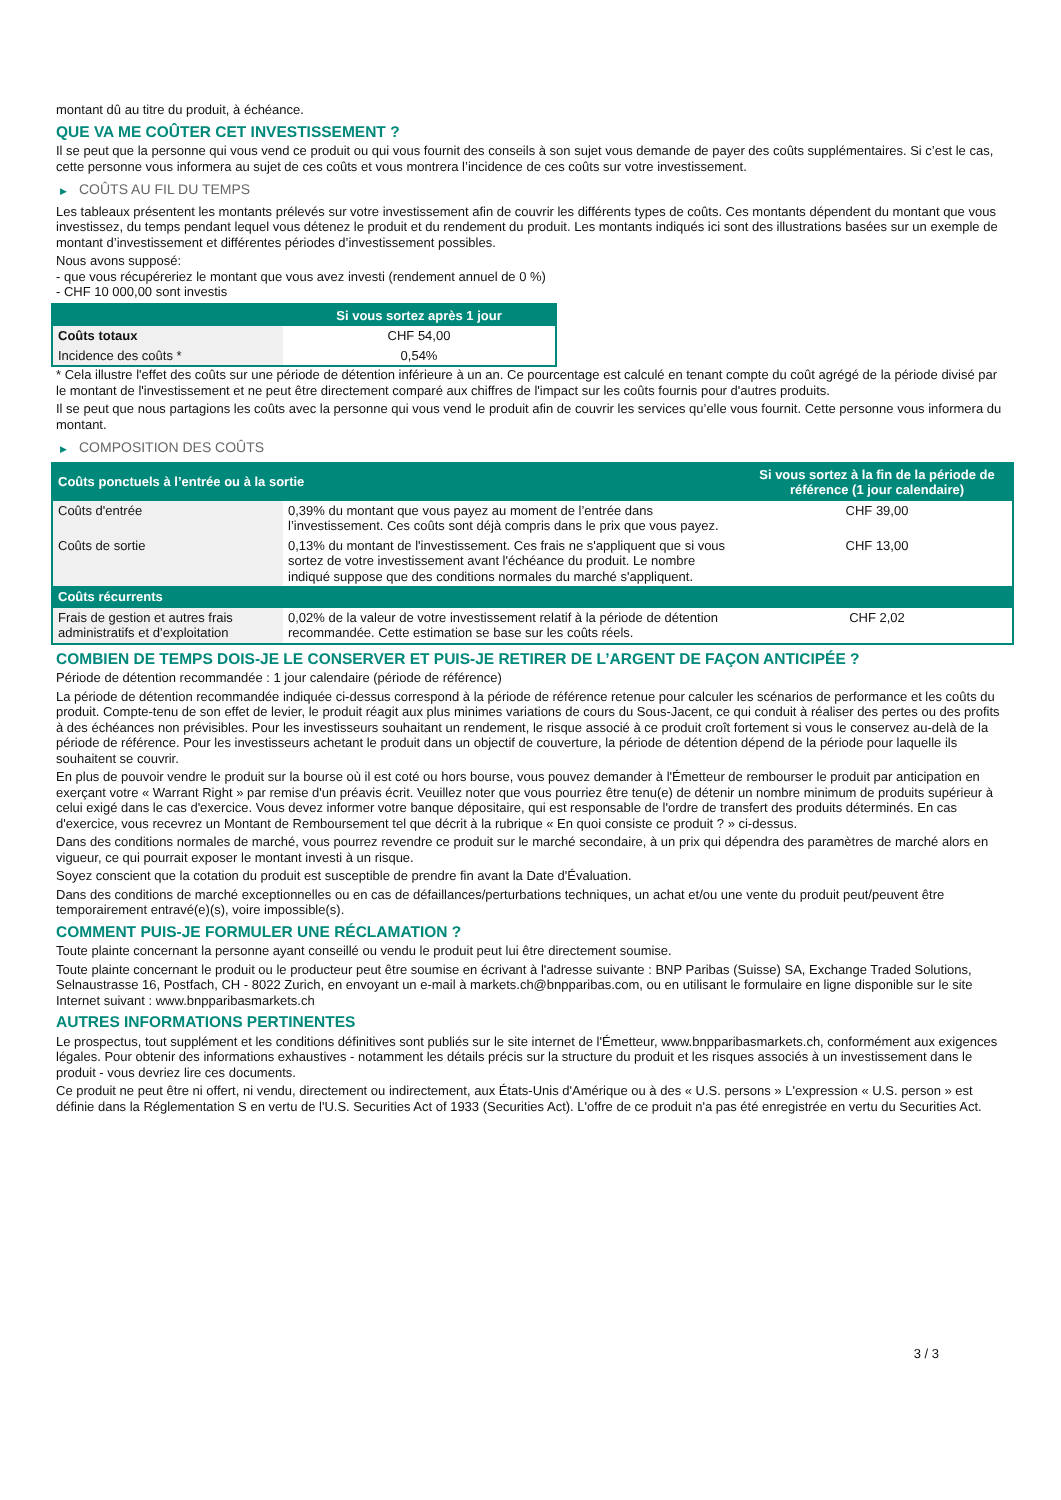montant dû au titre du produit, à échéance.
QUE VA ME COÛTER CET INVESTISSEMENT ?
Il se peut que la personne qui vous vend ce produit ou qui vous fournit des conseils à son sujet vous demande de payer des coûts supplémentaires. Si c’est le cas, cette personne vous informera au sujet de ces coûts et vous montrera l’incidence de ces coûts sur votre investissement.
▶ COÛTS AU FIL DU TEMPS
Les tableaux présentent les montants prélevés sur votre investissement afin de couvrir les différents types de coûts. Ces montants dépendent du montant que vous investissez, du temps pendant lequel vous détenez le produit et du rendement du produit. Les montants indiqués ici sont des illustrations basées sur un exemple de montant d’investissement et différentes périodes d’investissement possibles.
Nous avons supposé:
- que vous récupéreriez le montant que vous avez investi (rendement annuel de 0 %)
- CHF 10 000,00 sont investis
| | Si vous sortez après 1 jour |
| --- | --- |
| Coûts totaux | CHF 54,00 |
| Incidence des coûts * | 0,54% |
* Cela illustre l'effet des coûts sur une période de détention inférieure à un an. Ce pourcentage est calculé en tenant compte du coût agrégé de la période divisé par le montant de l'investissement et ne peut être directement comparé aux chiffres de l'impact sur les coûts fournis pour d'autres produits.
Il se peut que nous partagions les coûts avec la personne qui vous vend le produit afin de couvrir les services qu’elle vous fournit. Cette personne vous informera du montant.
▶ COMPOSITION DES COÛTS
| Coûts ponctuels à l’entrée ou à la sortie | | Si vous sortez à la fin de la période de référence (1 jour calendaire) |
| --- | --- | --- |
| Coûts d'entrée | 0,39% du montant que vous payez au moment de l’entrée dans l’investissement. Ces coûts sont déjà compris dans le prix que vous payez. | CHF 39,00 |
| Coûts de sortie | 0,13% du montant de l'investissement. Ces frais ne s'appliquent que si vous sortez de votre investissement avant l'échéance du produit. Le nombre indiqué suppose que des conditions normales du marché s'appliquent. | CHF 13,00 |
| Coûts récurrents | | |
| Frais de gestion et autres frais administratifs et d’exploitation | 0,02% de la valeur de votre investissement relatif à la période de détention recommandée. Cette estimation se base sur les coûts réels. | CHF 2,02 |
COMBIEN DE TEMPS DOIS-JE LE CONSERVER ET PUIS-JE RETIRER DE L’ARGENT DE FAÇON ANTICIPÉE ?
Période de détention recommandée : 1 jour calendaire (période de référence)
La période de détention recommandée indiquée ci-dessus correspond à la période de référence retenue pour calculer les scénarios de performance et les coûts du produit. Compte-tenu de son effet de levier, le produit réagit aux plus minimes variations de cours du Sous-Jacent, ce qui conduit à réaliser des pertes ou des profits à des échéances non prévisibles. Pour les investisseurs souhaitant un rendement, le risque associé à ce produit croît fortement si vous le conservez au-delà de la période de référence. Pour les investisseurs achetant le produit dans un objectif de couverture, la période de détention dépend de la période pour laquelle ils souhaitent se couvrir.
En plus de pouvoir vendre le produit sur la bourse où il est coté ou hors bourse, vous pouvez demander à l'Émetteur de rembourser le produit par anticipation en exerçant votre « Warrant Right » par remise d'un préavis écrit. Veuillez noter que vous pourriez être tenu(e) de détenir un nombre minimum de produits supérieur à celui exigé dans le cas d'exercice. Vous devez informer votre banque dépositaire, qui est responsable de l'ordre de transfert des produits déterminés. En cas d'exercice, vous recevrez un Montant de Remboursement tel que décrit à la rubrique « En quoi consiste ce produit ? » ci-dessus.
Dans des conditions normales de marché, vous pourrez revendre ce produit sur le marché secondaire, à un prix qui dépendra des paramètres de marché alors en vigueur, ce qui pourrait exposer le montant investi à un risque.
Soyez conscient que la cotation du produit est susceptible de prendre fin avant la Date d'Évaluation.
Dans des conditions de marché exceptionnelles ou en cas de défaillances/perturbations techniques, un achat et/ou une vente du produit peut/peuvent être temporairement entravé(e)(s), voire impossible(s).
COMMENT PUIS-JE FORMULER UNE RÉCLAMATION ?
Toute plainte concernant la personne ayant conseillé ou vendu le produit peut lui être directement soumise.
Toute plainte concernant le produit ou le producteur peut être soumise en écrivant à l'adresse suivante : BNP Paribas (Suisse) SA, Exchange Traded Solutions, Selnaustrasse 16, Postfach, CH - 8022 Zurich, en envoyant un e-mail à markets.ch@bnpparibas.com, ou en utilisant le formulaire en ligne disponible sur le site Internet suivant : www.bnpparibasmarkets.ch
AUTRES INFORMATIONS PERTINENTES
Le prospectus, tout supplément et les conditions définitives sont publiés sur le site internet de l'Émetteur, www.bnpparibasmarkets.ch, conformément aux exigences légales. Pour obtenir des informations exhaustives - notamment les détails précis sur la structure du produit et les risques associés à un investissement dans le produit - vous devriez lire ces documents.
Ce produit ne peut être ni offert, ni vendu, directement ou indirectement, aux États-Unis d'Amérique ou à des « U.S. persons » L'expression « U.S. person » est définie dans la Réglementation S en vertu de l'U.S. Securities Act of 1933 (Securities Act). L'offre de ce produit n'a pas été enregistrée en vertu du Securities Act.
3 / 3